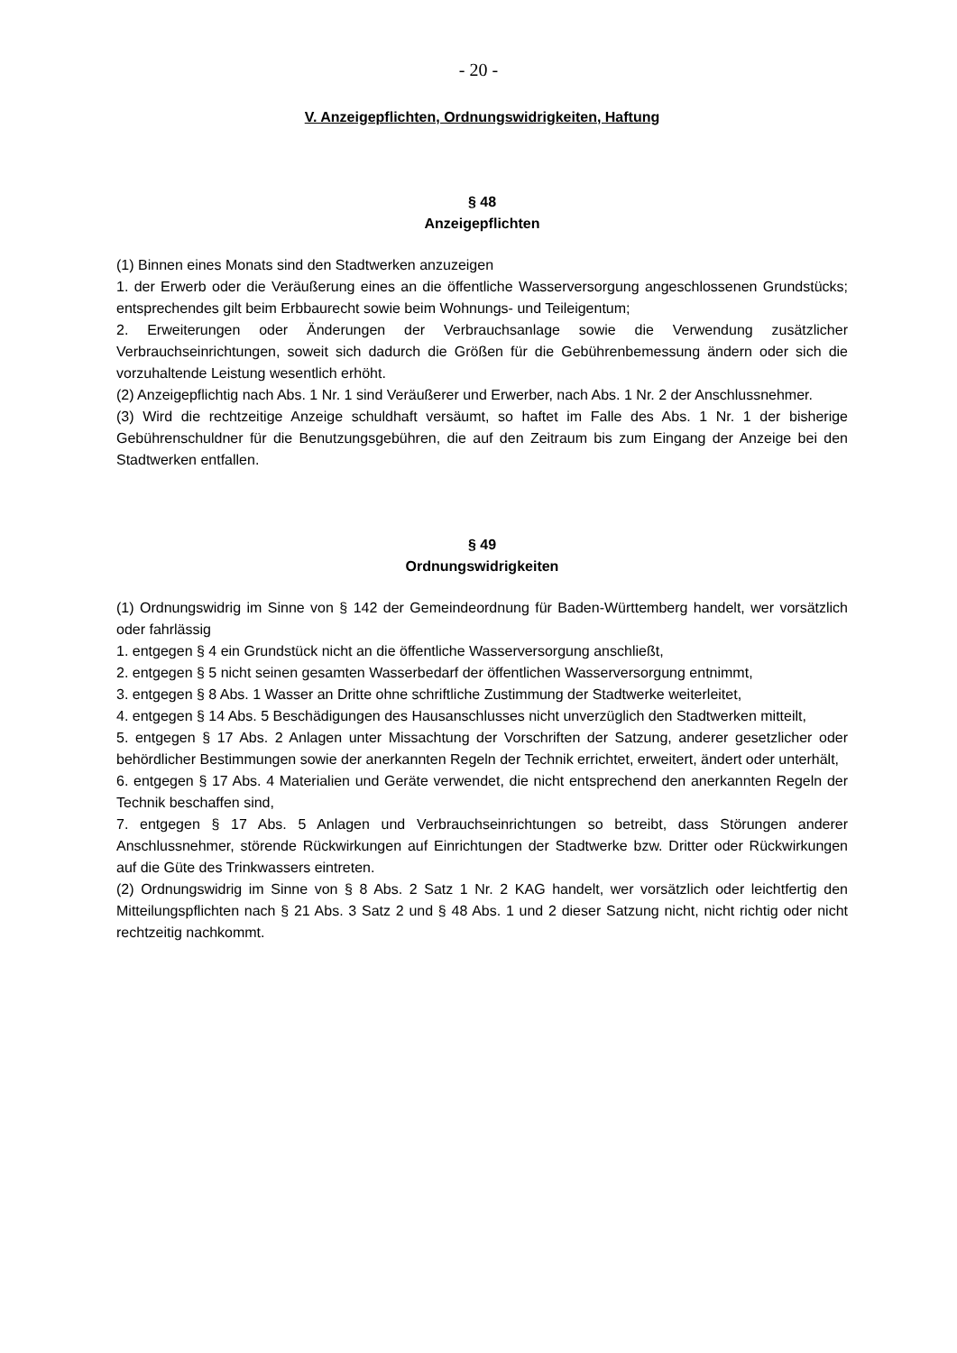- 20 -
V. Anzeigepflichten, Ordnungswidrigkeiten, Haftung
§ 48
Anzeigepflichten
(1) Binnen eines Monats sind den Stadtwerken anzuzeigen
1. der Erwerb oder die Veräußerung eines an die öffentliche Wasserversorgung angeschlossenen Grundstücks; entsprechendes gilt beim Erbbaurecht sowie beim Wohnungs- und Teileigentum;
2. Erweiterungen oder Änderungen der Verbrauchsanlage sowie die Verwendung zusätzlicher Verbrauchseinrichtungen, soweit sich dadurch die Größen für die Gebührenbemessung ändern oder sich die vorzuhaltende Leistung wesentlich erhöht.
(2) Anzeigepflichtig nach Abs. 1 Nr. 1 sind Veräußerer und Erwerber, nach Abs. 1 Nr. 2 der Anschlussnehmer.
(3) Wird die rechtzeitige Anzeige schuldhaft versäumt, so haftet im Falle des Abs. 1 Nr. 1 der bisherige Gebührenschuldner für die Benutzungsgebühren, die auf den Zeitraum bis zum Eingang der Anzeige bei den Stadtwerken entfallen.
§ 49
Ordnungswidrigkeiten
(1) Ordnungswidrig im Sinne von § 142 der Gemeindeordnung für Baden-Württemberg handelt, wer vorsätzlich oder fahrlässig
1. entgegen § 4 ein Grundstück nicht an die öffentliche Wasserversorgung anschließt,
2. entgegen § 5 nicht seinen gesamten Wasserbedarf der öffentlichen Wasserversorgung entnimmt,
3. entgegen § 8 Abs. 1 Wasser an Dritte ohne schriftliche Zustimmung der Stadtwerke weiterleitet,
4. entgegen § 14 Abs. 5 Beschädigungen des Hausanschlusses nicht unverzüglich den Stadtwerken mitteilt,
5. entgegen § 17 Abs. 2 Anlagen unter Missachtung der Vorschriften der Satzung, anderer gesetzlicher oder behördlicher Bestimmungen sowie der anerkannten Regeln der Technik errichtet, erweitert, ändert oder unterhält,
6. entgegen § 17 Abs. 4 Materialien und Geräte verwendet, die nicht entsprechend den anerkannten Regeln der Technik beschaffen sind,
7. entgegen § 17 Abs. 5 Anlagen und Verbrauchseinrichtungen so betreibt, dass Störungen anderer Anschlussnehmer, störende Rückwirkungen auf Einrichtungen der Stadtwerke bzw. Dritter oder Rückwirkungen auf die Güte des Trinkwassers eintreten.
(2) Ordnungswidrig im Sinne von § 8 Abs. 2 Satz 1 Nr. 2 KAG handelt, wer vorsätzlich oder leichtfertig den Mitteilungspflichten nach § 21 Abs. 3 Satz 2 und § 48 Abs. 1 und 2 dieser Satzung nicht, nicht richtig oder nicht rechtzeitig nachkommt.